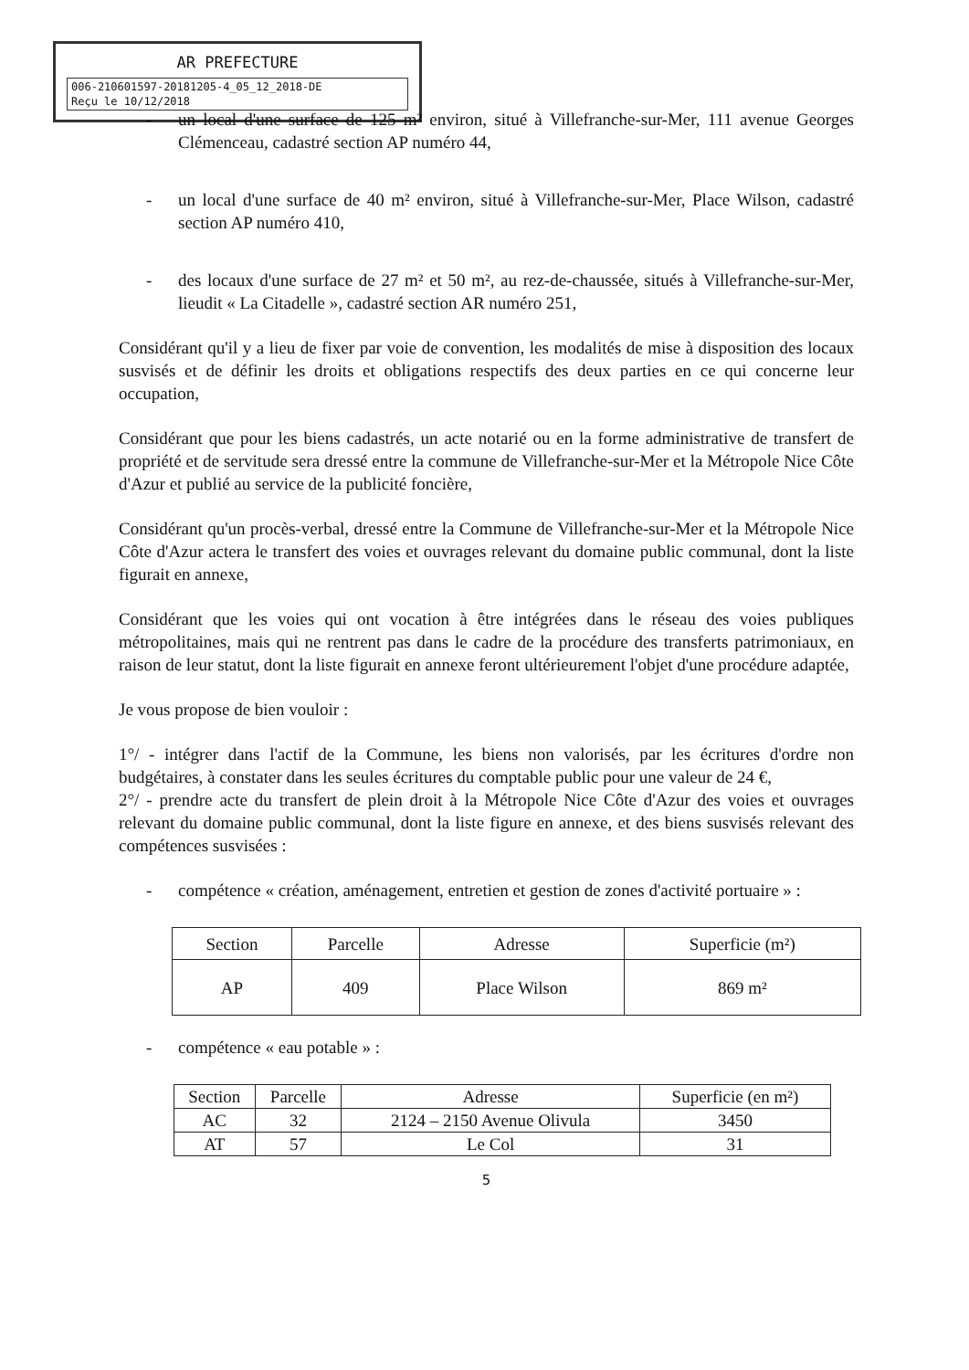AR PREFECTURE
006-210601597-20181205-4_05_12_2018-DE
Reçu le 10/12/2018
- un local d'une surface de 125 m² environ, situé à Villefranche-sur-Mer, 111 avenue Georges Clémenceau, cadastré section AP numéro 44,
- un local d'une surface de 40 m² environ, situé à Villefranche-sur-Mer, Place Wilson, cadastré section AP numéro 410,
- des locaux d'une surface de 27 m² et 50 m², au rez-de-chaussée, situés à Villefranche-sur-Mer, lieudit « La Citadelle », cadastré section AR numéro 251,
Considérant qu'il y a lieu de fixer par voie de convention, les modalités de mise à disposition des locaux susvisés et de définir les droits et obligations respectifs des deux parties en ce qui concerne leur occupation,
Considérant que pour les biens cadastrés, un acte notarié ou en la forme administrative de transfert de propriété et de servitude sera dressé entre la commune de Villefranche-sur-Mer et la Métropole Nice Côte d'Azur et publié au service de la publicité foncière,
Considérant qu'un procès-verbal, dressé entre la Commune de Villefranche-sur-Mer et la Métropole Nice Côte d'Azur actera le transfert des voies et ouvrages relevant du domaine public communal, dont la liste figurait en annexe,
Considérant que les voies qui ont vocation à être intégrées dans le réseau des voies publiques métropolitaines, mais qui ne rentrent pas dans le cadre de la procédure des transferts patrimoniaux, en raison de leur statut, dont la liste figurait en annexe feront ultérieurement l'objet d'une procédure adaptée,
Je vous propose de bien vouloir :
1°/ - intégrer dans l'actif de la Commune, les biens non valorisés, par les écritures d'ordre non budgétaires, à constater dans les seules écritures du comptable public pour une valeur de 24 €,
2°/ - prendre acte du transfert de plein droit à la Métropole Nice Côte d'Azur des voies et ouvrages relevant du domaine public communal, dont la liste figure en annexe, et des biens susvisés relevant des compétences susvisées :
- compétence « création, aménagement, entretien et gestion de zones d'activité portuaire » :
| Section | Parcelle | Adresse | Superficie (m²) |
| --- | --- | --- | --- |
| AP | 409 | Place Wilson | 869 m² |
- compétence « eau potable » :
| Section | Parcelle | Adresse | Superficie (en m²) |
| --- | --- | --- | --- |
| AC | 32 | 2124 – 2150 Avenue Olivula | 3450 |
| AT | 57 | Le Col | 31 |
5